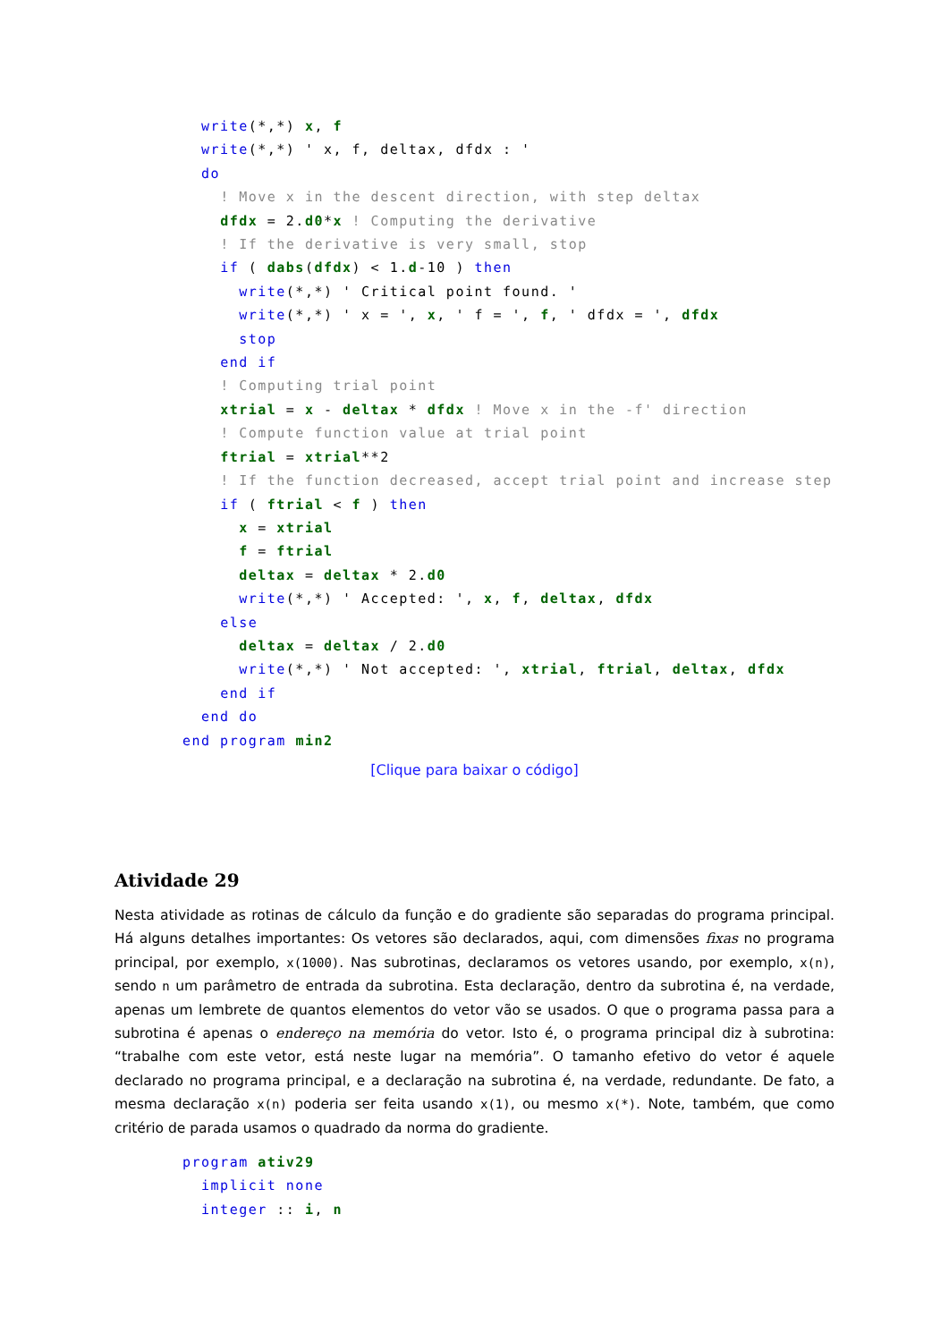write(*,*) x, f
  write(*,*) ' x, f, deltax, dfdx : '
  do
    ! Move x in the descent direction, with step deltax
    dfdx = 2.d0*x ! Computing the derivative
    ! If the derivative is very small, stop
    if ( dabs(dfdx) < 1.d-10 ) then
      write(*,*) ' Critical point found. '
      write(*,*) ' x = ', x, ' f = ', f, ' dfdx = ', dfdx
      stop
    end if
    ! Computing trial point
    xtrial = x - deltax * dfdx ! Move x in the -f' direction
    ! Compute function value at trial point
    ftrial = xtrial**2
    ! If the function decreased, accept trial point and increase step
    if ( ftrial < f ) then
      x = xtrial
      f = ftrial
      deltax = deltax * 2.d0
      write(*,*) ' Accepted: ', x, f, deltax, dfdx
    else
      deltax = deltax / 2.d0
      write(*,*) ' Not accepted: ', xtrial, ftrial, deltax, dfdx
    end if
  end do
end program min2
[Clique para baixar o código]
Atividade 29
Nesta atividade as rotinas de cálculo da função e do gradiente são separadas do programa principal. Há alguns detalhes importantes: Os vetores são declarados, aqui, com dimensões fixas no programa principal, por exemplo, x(1000). Nas subrotinas, declaramos os vetores usando, por exemplo, x(n), sendo n um parâmetro de entrada da subrotina. Esta declaração, dentro da subrotina é, na verdade, apenas um lembrete de quantos elementos do vetor vão se usados. O que o programa passa para a subrotina é apenas o endereço na memória do vetor. Isto é, o programa principal diz à subrotina: “trabalhe com este vetor, está neste lugar na memória”. O tamanho efetivo do vetor é aquele declarado no programa principal, e a declaração na subrotina é, na verdade, redundante. De fato, a mesma declaração x(n) poderia ser feita usando x(1), ou mesmo x(*). Note, também, que como critério de parada usamos o quadrado da norma do gradiente.
program ativ29
  implicit none
  integer :: i, n